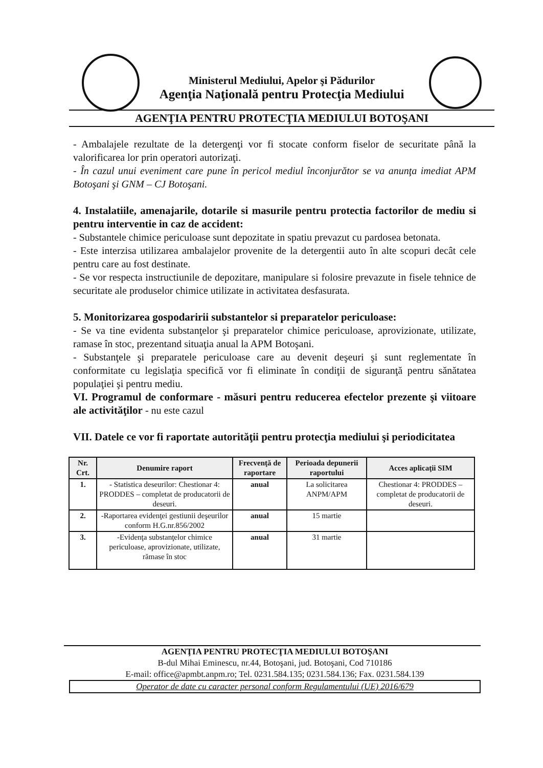Ministerul Mediului, Apelor şi Pădurilor
Agenţia Naţională pentru Protecţia Mediului
AGENŢIA PENTRU PROTECŢIA MEDIULUI BOTOŞANI
- Ambalajele rezultate de la detergenţi vor fi stocate conform fiselor de securitate până la valorificarea lor prin operatori autorizaţi.
- În cazul unui eveniment care pune în pericol mediul înconjurător se va anunţa imediat APM Botoşani şi GNM – CJ Botoşani.
4. Instalatiile, amenajarile, dotarile si masurile pentru protectia factorilor de mediu si pentru interventie in caz de accident:
- Substantele chimice periculoase sunt depozitate in spatiu prevazut cu pardosea betonata.
- Este interzisa utilizarea ambalajelor provenite de la detergentii auto în alte scopuri decât cele pentru care au fost destinate.
- Se vor respecta instructiunile de depozitare, manipulare si folosire prevazute in fisele tehnice de securitate ale produselor chimice utilizate in activitatea desfasurata.
5. Monitorizarea gospodaririi substantelor si preparatelor periculoase:
- Se va tine evidenta substanţelor şi preparatelor chimice periculoase, aprovizionate, utilizate, ramase în stoc, prezentand situaţia anual la APM Botoşani.
- Substanţele şi preparatele periculoase care au devenit deşeuri şi sunt reglementate în conformitate cu legislaţia specifică vor fi eliminate în condiţii de siguranţă pentru sănătatea populaţiei şi pentru mediu.
VI. Programul de conformare - măsuri pentru reducerea efectelor prezente şi viitoare ale activităţilor - nu este cazul
VII. Datele ce vor fi raportate autorităţii pentru protecţia mediului şi periodicitatea
| Nr. Crt. | Denumire raport | Frecvenţă de raportare | Perioada depunerii raportului | Acces aplicaţii SIM |
| --- | --- | --- | --- | --- |
| 1. | - Statistica deseurilor: Chestionar 4: PRODDES – completat de producatorii de deseuri. | anual | La solicitarea ANPM/APM | Chestionar 4: PRODDES – completat de producatorii de deseuri. |
| 2. | -Raportarea evidenţei gestiunii deşeurilor conform H.G.nr.856/2002 | anual | 15 martie | |
| 3. | -Evidenţa substanţelor chimice periculoase, aprovizionate, utilizate, rămase în stoc | anual | 31 martie | |
AGENŢIA PENTRU PROTECŢIA MEDIULUI BOTOŞANI
B-dul Mihai Eminescu, nr.44, Botoşani, jud. Botoşani, Cod 710186
E-mail: office@apmbt.anpm.ro; Tel. 0231.584.135; 0231.584.136; Fax. 0231.584.139
Operator de date cu caracter personal conform Regulamentului (UE) 2016/679